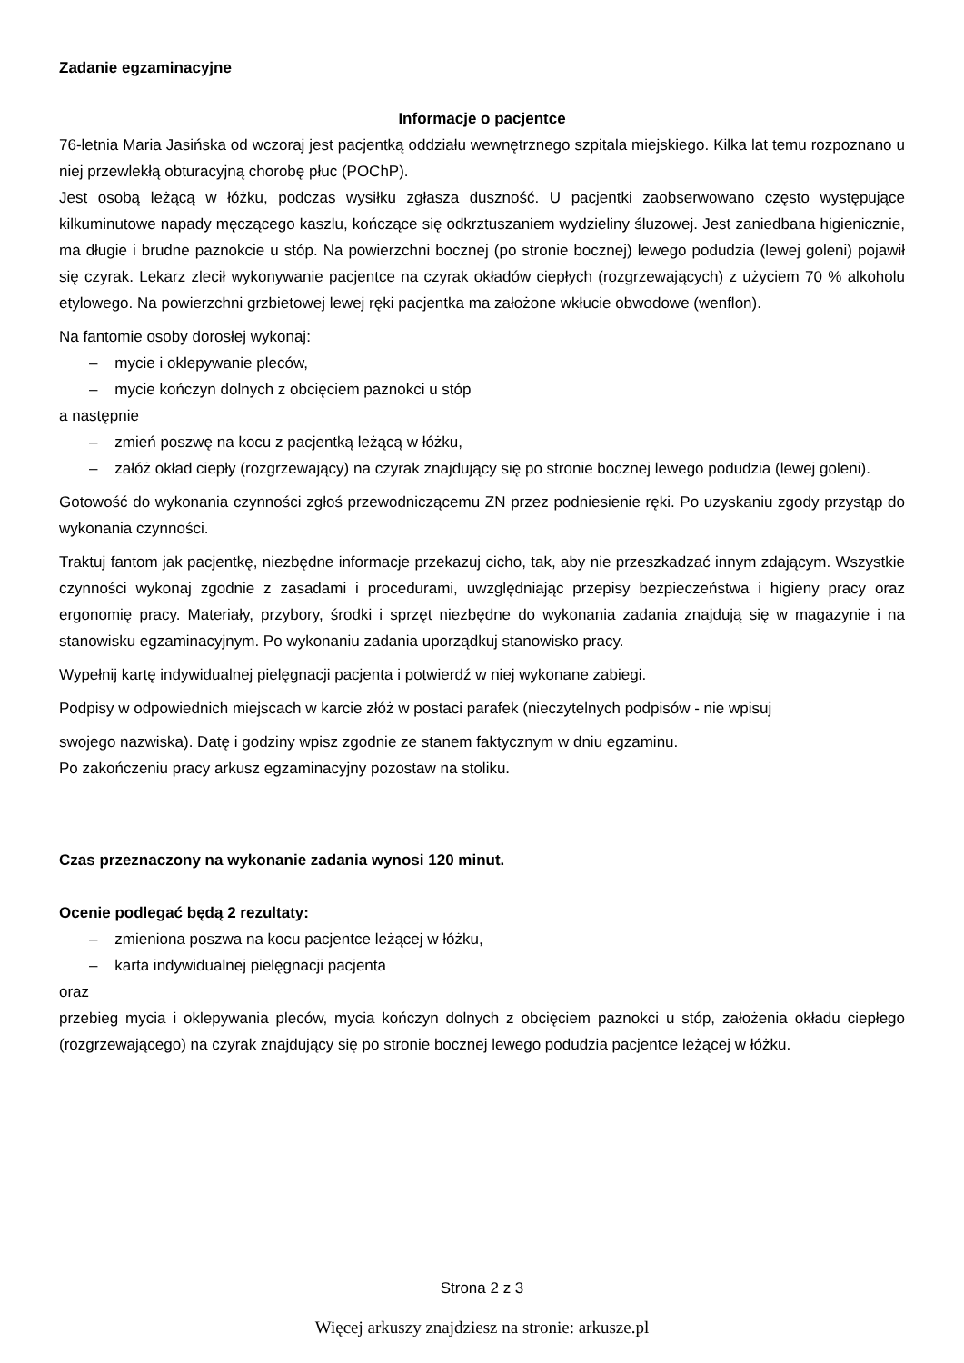Zadanie egzaminacyjne
Informacje o pacjentce
76-letnia Maria Jasińska od wczoraj jest pacjentką oddziału wewnętrznego szpitala miejskiego. Kilka lat temu rozpoznano u niej przewlekłą obturacyjną chorobę płuc (POChP).
Jest osobą leżącą w łóżku, podczas wysiłku zgłasza duszność. U pacjentki zaobserwowano często występujące kilkuminutowe napady męczącego kaszlu, kończące się odkrztuszaniem wydzieliny śluzowej. Jest zaniedbana higienicznie, ma długie i brudne paznokcie u stóp. Na powierzchni bocznej (po stronie bocznej) lewego podudzia (lewej goleni) pojawił się czyrak. Lekarz zlecił wykonywanie pacjentce na czyrak okładów ciepłych (rozgrzewających) z użyciem 70 % alkoholu etylowego. Na powierzchni grzbietowej lewej ręki pacjentka ma założone wkłucie obwodowe (wenflon).
Na fantomie osoby dorosłej wykonaj:
– mycie i oklepywanie pleców,
– mycie kończyn dolnych z obcięciem paznokci u stóp
a następnie
– zmień poszwę na kocu z pacjentką leżącą w łóżku,
– załóż okład ciepły (rozgrzewający) na czyrak znajdujący się po stronie bocznej lewego podudzia (lewej goleni).
Gotowość do wykonania czynności zgłoś przewodniczącemu ZN przez podniesienie ręki. Po uzyskaniu zgody przystąp do wykonania czynności.
Traktuj fantom jak pacjentkę, niezbędne informacje przekazuj cicho, tak, aby nie przeszkadzać innym zdającym. Wszystkie czynności wykonaj zgodnie z zasadami i procedurami, uwzględniając przepisy bezpieczeństwa i higieny pracy oraz ergonomię pracy. Materiały, przybory, środki i sprzęt niezbędne do wykonania zadania znajdują się w magazynie i na stanowisku egzaminacyjnym. Po wykonaniu zadania uporządkuj stanowisko pracy.
Wypełnij kartę indywidualnej pielęgnacji pacjenta i potwierdź w niej wykonane zabiegi.
Podpisy w odpowiednich miejscach w karcie złóż w postaci parafek (nieczytelnych podpisów - nie wpisuj
swojego nazwiska). Datę i godziny wpisz zgodnie ze stanem faktycznym w dniu egzaminu.
Po zakończeniu pracy arkusz egzaminacyjny pozostaw na stoliku.
Czas przeznaczony na wykonanie zadania wynosi 120 minut.
Ocenie podlegać będą 2 rezultaty:
– zmieniona poszwa na kocu pacjentce leżącej w łóżku,
– karta indywidualnej pielęgnacji pacjenta
oraz
przebieg mycia i oklepywania pleców, mycia kończyn dolnych z obcięciem paznokci u stóp, założenia okładu ciepłego (rozgrzewającego) na czyrak znajdujący się po stronie bocznej lewego podudzia pacjentce leżącej w łóżku.
Strona 2 z 3
Więcej arkuszy znajdziesz na stronie: arkusze.pl